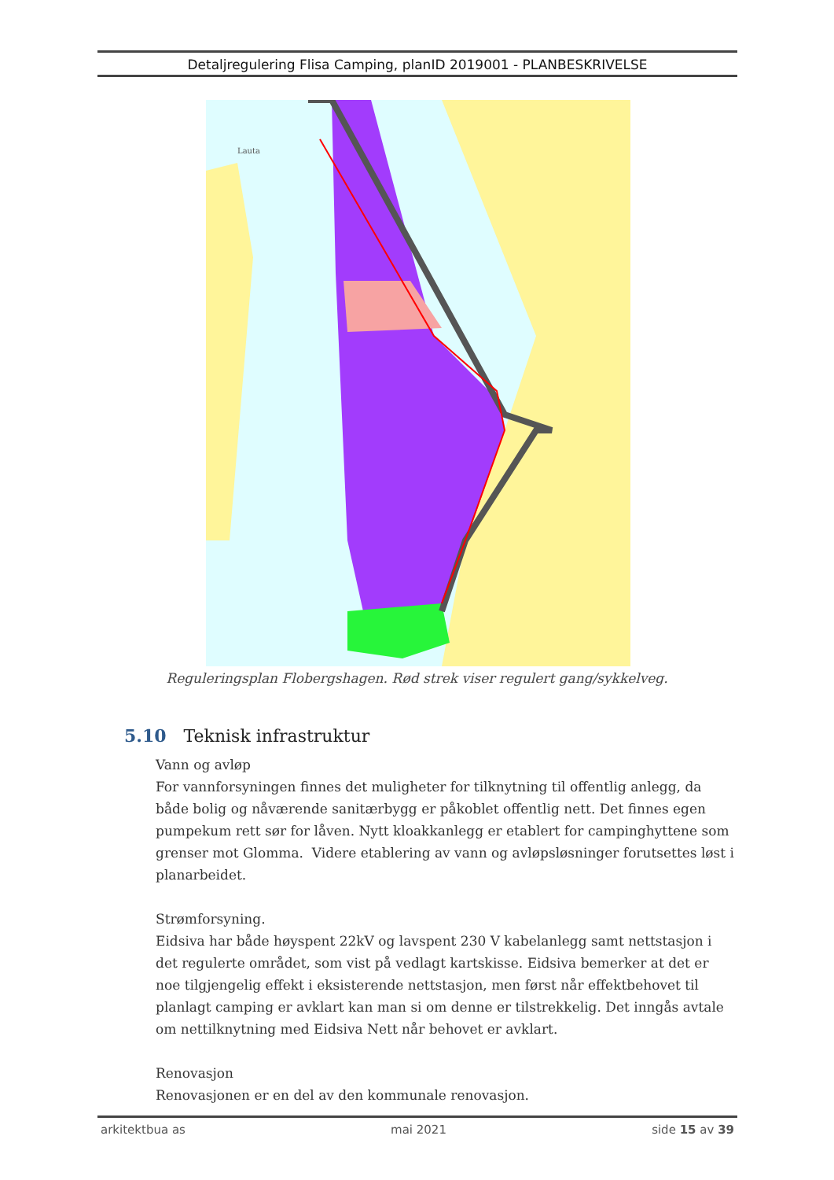Detaljregulering Flisa Camping, planID 2019001 - PLANBESKRIVELSE
Lauta
Reguleringsplan Flobergshagen. Rød strek viser regulert gang/sykkelveg.
5.10 Teknisk infrastruktur
Vann og avløp
For vannforsyningen finnes det muligheter for tilknytning til offentlig anlegg, da både bolig og nåværende sanitærbygg er påkoblet offentlig nett. Det finnes egen pumpekum rett sør for låven. Nytt kloakkanlegg er etablert for campinghyttene som grenser mot Glomma. Videre etablering av vann og avløpsløsninger forutsettes løst i planarbeidet.
Strømforsyning.
Eidsiva har både høyspent 22kV og lavspent 230 V kabelanlegg samt nettstasjon i det regulerte området, som vist på vedlagt kartskisse. Eidsiva bemerker at det er noe tilgjengelig effekt i eksisterende nettstasjon, men først når effektbehovet til planlagt camping er avklart kan man si om denne er tilstrekkelig. Det inngås avtale om nettilknytning med Eidsiva Nett når behovet er avklart.
Renovasjon
Renovasjonen er en del av den kommunale renovasjon.
arkitektbua as mai 2021 side 15 av 39